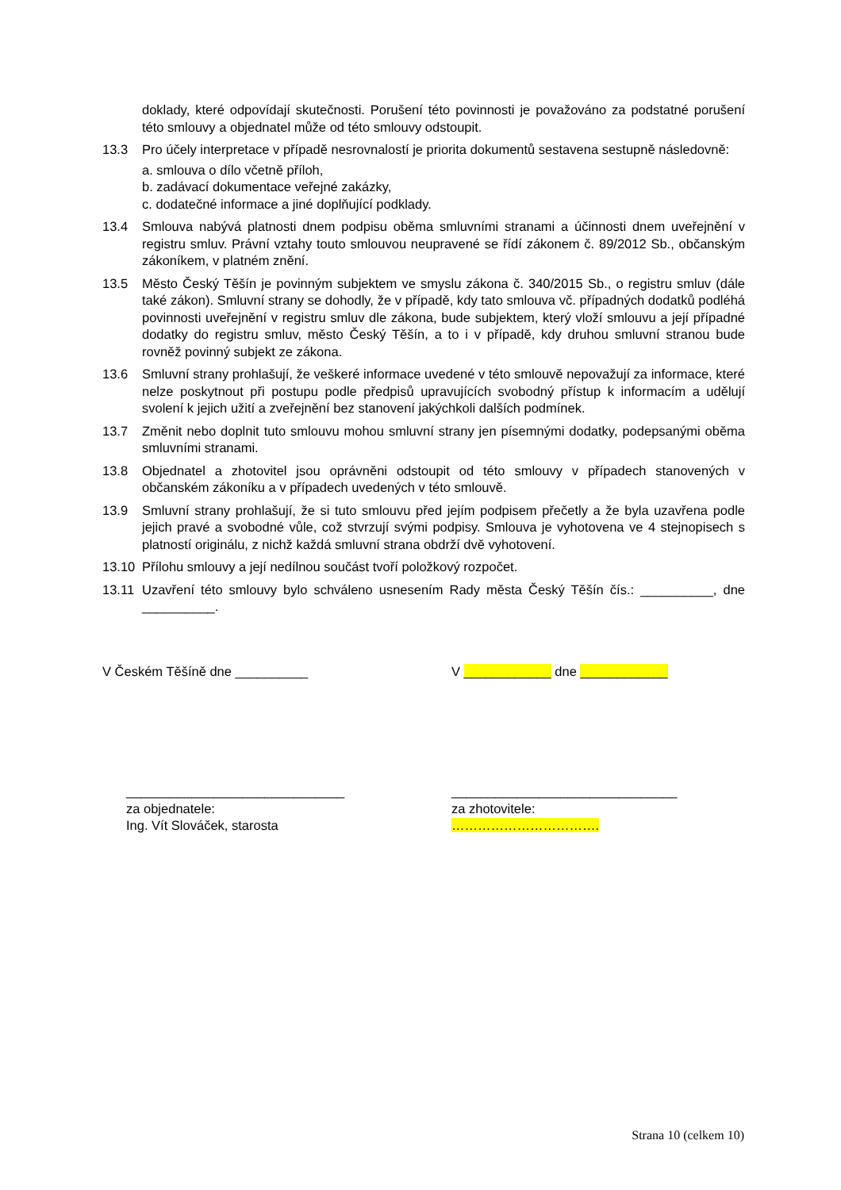doklady, které odpovídají skutečnosti. Porušení této povinnosti je považováno za podstatné porušení této smlouvy a objednatel může od této smlouvy odstoupit.
13.3 Pro účely interpretace v případě nesrovnalostí je priorita dokumentů sestavena sestupně následovně:
a. smlouva o dílo včetně příloh,
b. zadávací dokumentace veřejné zakázky,
c. dodatečné informace a jiné doplňující podklady.
13.4 Smlouva nabývá platnosti dnem podpisu oběma smluvními stranami a účinnosti dnem uveřejnění v registru smluv. Právní vztahy touto smlouvou neupravené se řídí zákonem č. 89/2012 Sb., občanským zákoníkem, v platném znění.
13.5 Město Český Těšín je povinným subjektem ve smyslu zákona č. 340/2015 Sb., o registru smluv (dále také zákon). Smluvní strany se dohodly, že v případě, kdy tato smlouva vč. případných dodatků podléhá povinnosti uveřejnění v registru smluv dle zákona, bude subjektem, který vloží smlouvu a její případné dodatky do registru smluv, město Český Těšín, a to i v případě, kdy druhou smluvní stranou bude rovněž povinný subjekt ze zákona.
13.6 Smluvní strany prohlašují, že veškeré informace uvedené v této smlouvě nepovažují za informace, které nelze poskytnout při postupu podle předpisů upravujících svobodný přístup k informacím a udělují svolení k jejich užití a zveřejnění bez stanovení jakýchkoli dalších podmínek.
13.7 Změnit nebo doplnit tuto smlouvu mohou smluvní strany jen písemnými dodatky, podepsanými oběma smluvními stranami.
13.8 Objednatel a zhotovitel jsou oprávněni odstoupit od této smlouvy v případech stanovených v občanském zákoníku a v případech uvedených v této smlouvě.
13.9 Smluvní strany prohlašují, že si tuto smlouvu před jejím podpisem přečetly a že byla uzavřena podle jejich pravé a svobodné vůle, což stvrzují svými podpisy. Smlouva je vyhotovena ve 4 stejnopisech s platností originálu, z nichž každá smluvní strana obdrží dvě vyhotovení.
13.10 Přílohu smlouvy a její nedílnou součást tvoří položkový rozpočet.
13.11 Uzavření této smlouvy bylo schváleno usnesením Rady města Český Těšín čís.: __________, dne __________.
V Českém Těšíně dne __________ V ____________ dne ____________
______________________________
za objednatele:
Ing. Vít Slováček, starosta
_______________________________
za zhotovitele:
…………………………….
Strana 10 (celkem 10)